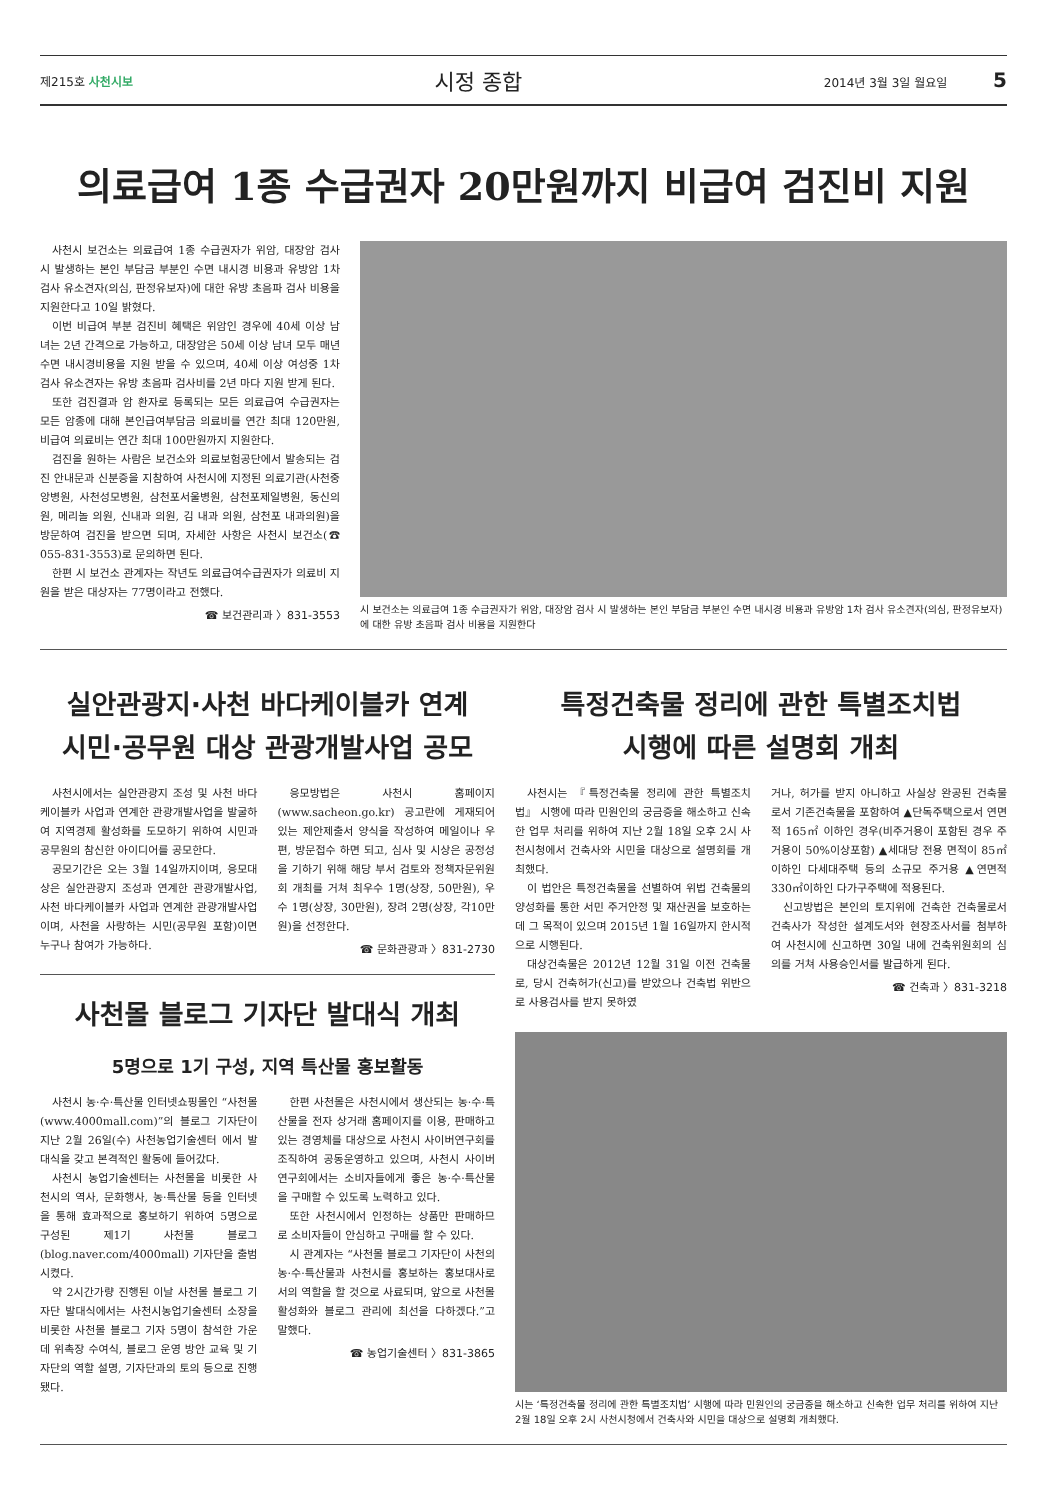제215호 사천시보 시정 종합 2014년 3월 3일 월요일 5
의료급여 1종 수급권자 20만원까지 비급여 검진비 지원
사천시 보건소는 의료급여 1종 수급권자가 위암, 대장암 검사 시 발생하는 본인 부담금 부분인 수면 내시경 비용과 유방암 1차 검사 유소견자(의심, 판정유보자)에 대한 유방 초음파 검사 비용을 지원한다고 10일 밝혔다.
이번 비급여 부분 검진비 혜택은 위암인 경우에 40세 이상 남녀는 2년 간격으로 가능하고, 대장암은 50세 이상 남녀 모두 매년 수면 내시경비용을 지원 받을 수 있으며, 40세 이상 여성중 1차 검사 유소견자는 유방 초음파 검사비를 2년 마다 지원 받게 된다.
또한 검진결과 암 환자로 등록되는 모든 의료급여 수급권자는 모든 암종에 대해 본인급여부담금 의료비를 연간 최대 120만원, 비급여 의료비는 연간 최대 100만원까지 지원한다.
검진을 원하는 사람은 보건소와 의료보험공단에서 발송되는 검진 안내문과 신분증을 지참하여 사천시에 지정된 의료기관(사천중앙병원, 사천성모병원, 삼천포서울병원, 삼천포제일병원, 동신의원, 메리놀 의원, 신내과 의원, 김 내과 의원, 삼천포 내과의원)을 방문하여 검진을 받으면 되며, 자세한 사항은 사천시 보건소(☎ 055-831-3553)로 문의하면 된다.
한편 시 보건소 관계자는 작년도 의료급여수급권자가 의료비 지원을 받은 대상자는 77명이라고 전했다.
☎ 보건관리과 〉831-3553
시 보건소는 의료급여 1종 수급권자가 위암, 대장암 검사 시 발생하는 본인 부담금 부분인 수면 내시경 비용과 유방암 1차 검사 유소견자(의심, 판정유보자)에 대한 유방 초음파 검사 비용을 지원한다
실안관광지·사천 바다케이블카 연계
시민·공무원 대상 관광개발사업 공모
사천시에서는 실안관광지 조성 및 사천 바다케이블카 사업과 연계한 관광개발사업을 발굴하여 지역경제 활성화를 도모하기 위하여 시민과 공무원의 참신한 아이디어를 공모한다.
공모기간은 오는 3월 14일까지이며, 응모대상은 실안관광지 조성과 연계한 관광개발사업, 사천 바다케이블카 사업과 연계한 관광개발사업이며, 사천을 사랑하는 시민(공무원 포함)이면 누구나 참여가 가능하다.
응모방법은 사천시 홈페이지(www.sacheon.go.kr) 공고란에 게재되어 있는 제안제출서 양식을 작성하여 메일이나 우편, 방문접수 하면 되고, 심사 및 시상은 공정성을 기하기 위해 해당 부서 검토와 정책자문위원회 개최를 거쳐 최우수 1명(상장, 50만원), 우수 1명(상장, 30만원), 장려 2명(상장, 각10만원)을 선정한다.
☎ 문화관광과 〉831-2730
사천몰 블로그 기자단 발대식 개최
5명으로 1기 구성, 지역 특산물 홍보활동
사천시 농·수·특산물 인터넷쇼핑몰인 “사천몰(www.4000mall.com)”의 블로그 기자단이 지난 2월 26일(수) 사천농업기술센터 에서 발대식을 갖고 본격적인 활동에 들어갔다.
사천시 농업기술센터는 사천몰을 비롯한 사천시의 역사, 문화행사, 농·특산물 등을 인터넷을 통해 효과적으로 홍보하기 위하여 5명으로 구성된 제1기 사천몰 블로그(blog.naver.com/4000mall) 기자단을 출범시켰다.
약 2시간가량 진행된 이날 사천몰 블로그 기자단 발대식에서는 사천시농업기술센터 소장을 비롯한 사천몰 블로그 기자 5명이 참석한 가운데 위촉장 수여식, 블로그 운영 방안 교육 및 기자단의 역할 설명, 기자단과의 토의 등으로 진행됐다.
한편 사천몰은 사천시에서 생산되는 농·수·특산물을 전자 상거래 홈페이지를 이용, 판매하고 있는 경영체를 대상으로 사천시 사이버연구회를 조직하여 공동운영하고 있으며, 사천시 사이버연구회에서는 소비자들에게 좋은 농·수·특산물을 구매할 수 있도록 노력하고 있다.
또한 사천시에서 인정하는 상품만 판매하므로 소비자들이 안심하고 구매를 할 수 있다.
시 관계자는 “사천몰 블로그 기자단이 사천의 농·수·특산물과 사천시를 홍보하는 홍보대사로서의 역할을 할 것으로 사료되며, 앞으로 사천몰 활성화와 블로그 관리에 최선을 다하겠다.”고 말했다.
☎ 농업기술센터 〉831-3865
특정건축물 정리에 관한 특별조치법
시행에 따른 설명회 개최
사천시는 『특정건축물 정리에 관한 특별조치법』 시행에 따라 민원인의 궁금증을 해소하고 신속한 업무 처리를 위하여 지난 2월 18일 오후 2시 사천시청에서 건축사와 시민을 대상으로 설명회를 개최했다.
이 법안은 특정건축물을 선별하여 위법 건축물의 양성화를 통한 서민 주거안정 및 재산권을 보호하는데 그 목적이 있으며 2015년 1월 16일까지 한시적으로 시행된다.
대상건축물은 2012년 12월 31일 이전 건축물로, 당시 건축허가(신고)를 받았으나 건축법 위반으로 사용검사를 받지 못하였
거나, 허가를 받지 아니하고 사실상 완공된 건축물로서 기존건축물을 포함하여 ▲단독주택으로서 연면적 165㎡ 이하인 경우(비주거용이 포함된 경우 주거용이 50%이상포함) ▲세대당 전용 면적이 85㎡이하인 다세대주택 등의 소규모 주거용 ▲연면적 330㎡이하인 다가구주택에 적용된다.
신고방법은 본인의 토지위에 건축한 건축물로서 건축사가 작성한 설계도서와 현장조사서를 첨부하여 사천시에 신고하면 30일 내에 건축위원회의 심의를 거쳐 사용승인서를 발급하게 된다.
☎ 건축과 〉831-3218
시는 ‘특정건축물 정리에 관한 특별조치법’ 시행에 따라 민원인의 궁금증을 해소하고 신속한 업무 처리를 위하여 지난 2월 18일 오후 2시 사천시청에서 건축사와 시민을 대상으로 설명회 개최했다.